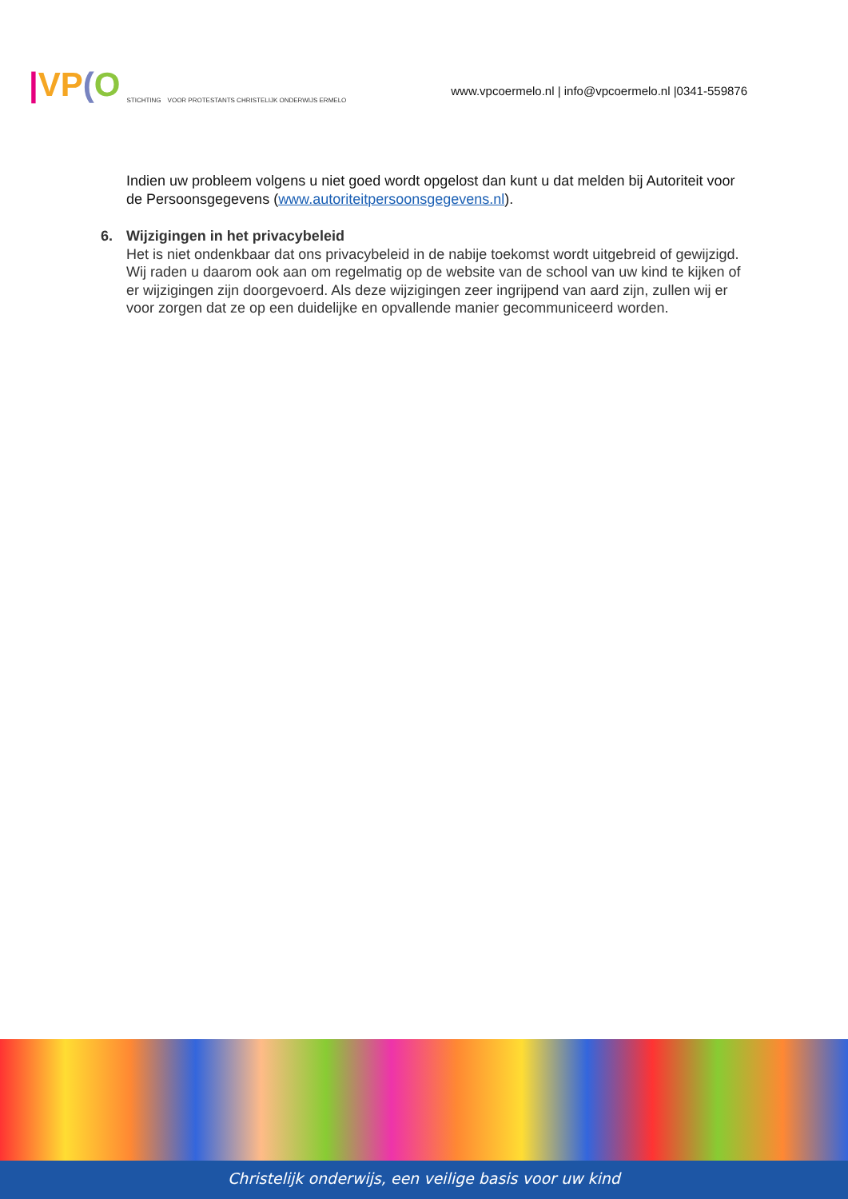|VP(O STICHTING VOOR PROTESTANTS CHRISTELIJK ONDERWIJS ERMELO
www.vpcoermelo.nl | info@vpcoermelo.nl |0341-559876
Indien uw probleem volgens u niet goed wordt opgelost dan kunt u dat melden bij Autoriteit voor de Persoonsgegevens (www.autoriteitpersoonsgegevens.nl).
6. Wijzigingen in het privacybeleid
Het is niet ondenkbaar dat ons privacybeleid in de nabije toekomst wordt uitgebreid of gewijzigd. Wij raden u daarom ook aan om regelmatig op de website van de school van uw kind te kijken of er wijzigingen zijn doorgevoerd. Als deze wijzigingen zeer ingrijpend van aard zijn, zullen wij er voor zorgen dat ze op een duidelijke en opvallende manier gecommuniceerd worden.
Christelijk onderwijs, een veilige basis voor uw kind